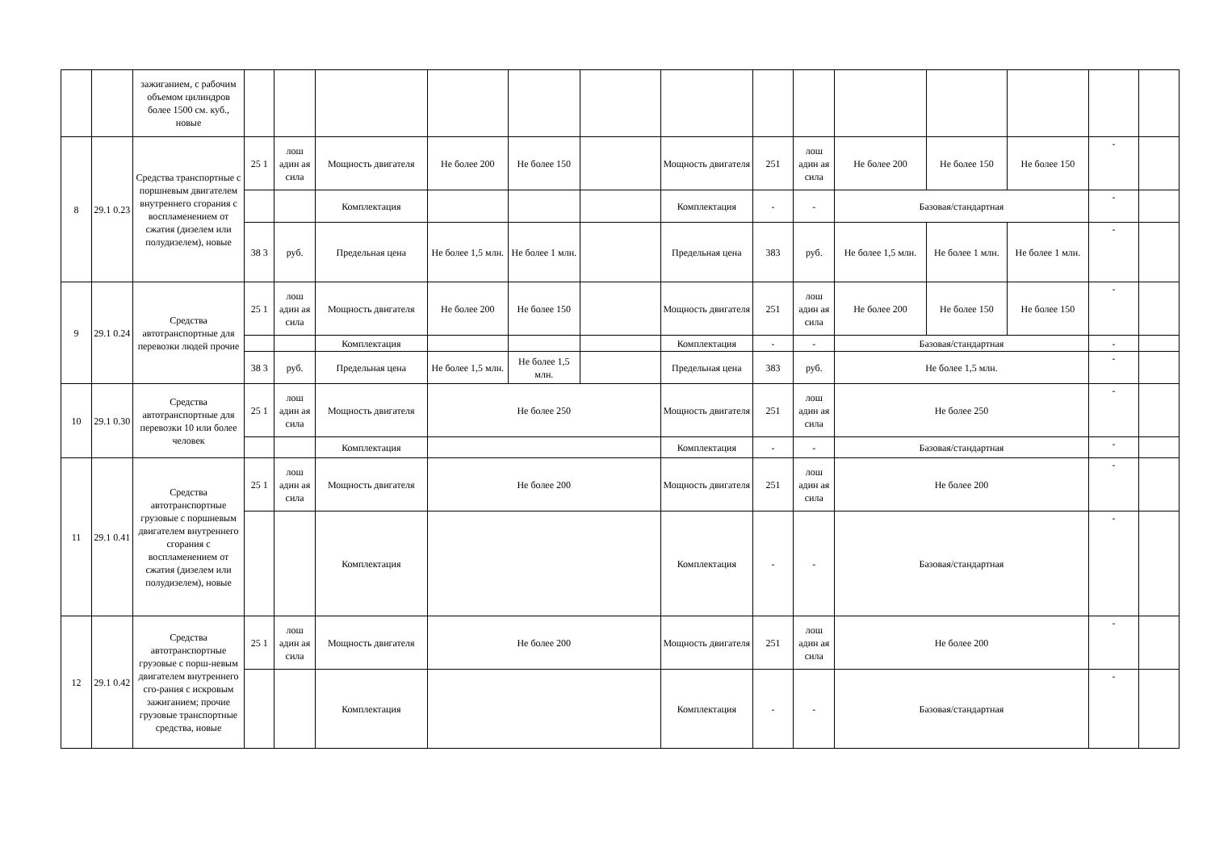| | | зажиганием, с рабочим объемом цилиндров более 1500 см. куб., новые | | | | | | | | | | | | | | |
| 8 | 29.1 0.23 | Средства транспортные с поршневым двигателем внутреннего сгорания с воспламенением от сжатия (дизелем или полудизелем), новые | 25 1 | лош адин ая сила | Мощность двигателя | Не более 200 | Не более 150 | | Мощность двигателя | 251 | лош адин ая сила | Не более 200 | Не более 150 | Не более 150 | - | |
| | | | | | Комплектация | | | | Комплектация | - | - | Базовая/стандартная | | | - | |
| | | | 38 3 | руб. | Предельная цена | Не более 1,5 млн. | Не более 1 млн. | | Предельная цена | 383 | руб. | Не более 1,5 млн. | Не более 1 млн. | Не более 1 млн. | - | |
| 9 | 29.1 0.24 | Средства автотранспортные для перевозки людей прочие | 25 1 | лош адин ая сила | Мощность двигателя | Не более 200 | Не более 150 | | Мощность двигателя | 251 | лош адин ая сила | Не более 200 | Не более 150 | Не более 150 | - | |
| | | | | | Комплектация | | | | Комплектация | - | - | Базовая/стандартная | | | - | |
| | | | 38 3 | руб. | Предельная цена | Не более 1,5 млн. | Не более 1,5 млн. | | Предельная цена | 383 | руб. | Не более 1,5 млн. | | | - | |
| 10 | 29.1 0.30 | Средства автотранспортные для перевозки 10 или более человек | 25 1 | лош адин ая сила | Мощность двигателя | Не более 250 | | | Мощность двигателя | 251 | лош адин ая сила | Не более 250 | | | - | |
| | | | | | Комплектация | | | | Комплектация | - | - | Базовая/стандартная | | | - | |
| 11 | 29.1 0.41 | Средства автотранспортные грузовые с поршневым двигателем внутреннего сгорания с воспламенением от сжатия (дизелем или полудизелем), новые | 25 1 | лош адин ая сила | Мощность двигателя | Не более 200 | | | Мощность двигателя | 251 | лош адин ая сила | Не более 200 | | | - | |
| | | | | | Комплектация | | | | Комплектация | - | - | Базовая/стандартная | | | - | |
| 12 | 29.1 0.42 | Средства автотранспортные грузовые с порш-невым двигателем внутреннего сго-рания с искровым зажиганием; прочие грузовые транспортные средства, новые | 25 1 | лош адин ая сила | Мощность двигателя | Не более 200 | | | Мощность двигателя | 251 | лош адин ая сила | Не более 200 | | | - | |
| | | | | | Комплектация | | | | Комплектация | - | - | Базовая/стандартная | | | - | |